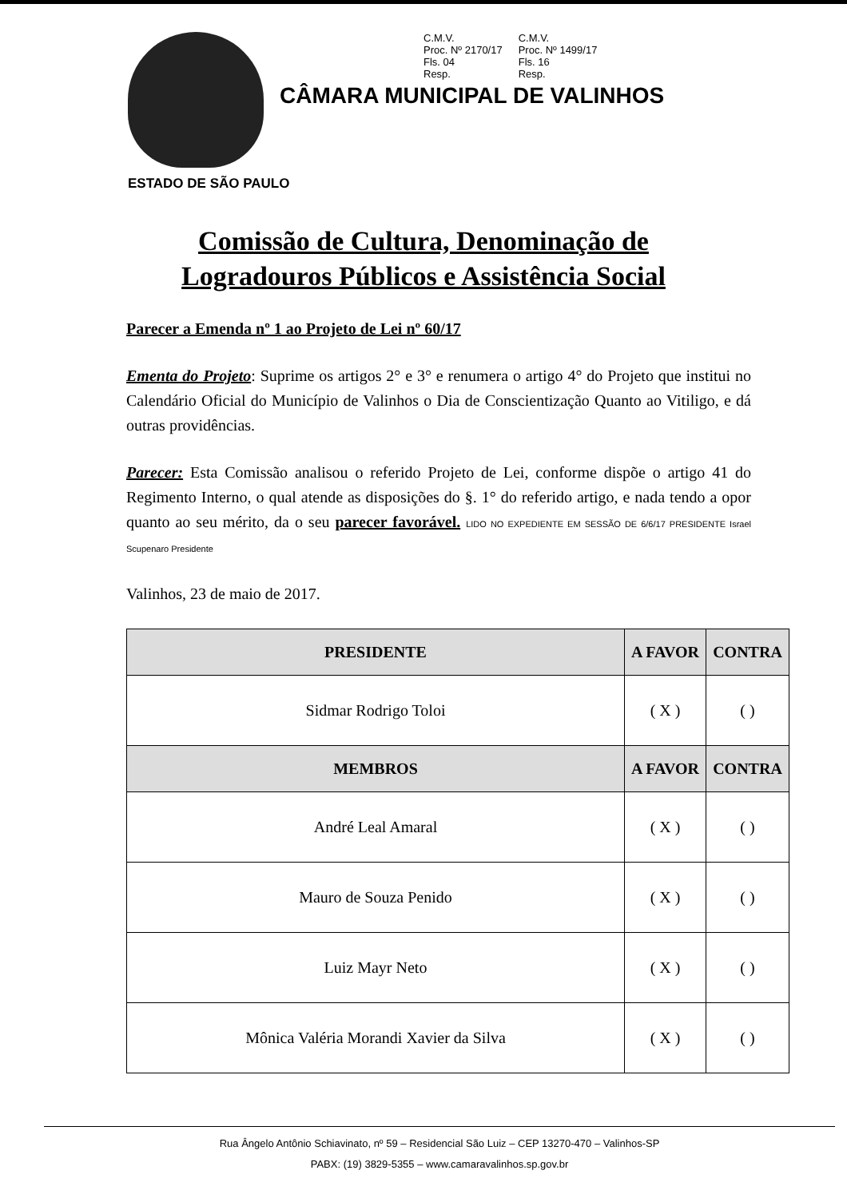C.M.V.
Proc. Nº 2170/17
Fls. 04
Resp.
C.M.V.
Proc. Nº 1499/17
Fls. 16
Resp.
CÂMARA MUNICIPAL DE VALINHOS
ESTADO DE SÃO PAULO
Comissão de Cultura, Denominação de
Logradouros Públicos e Assistência Social
Parecer a Emenda nº 1 ao Projeto de Lei nº 60/17
Ementa do Projeto: Suprime os artigos 2° e 3° e renumera o artigo 4° do Projeto que institui no Calendário Oficial do Município de Valinhos o Dia de Conscientização Quanto ao Vitiligo, e dá outras providências.
Parecer: Esta Comissão analisou o referido Projeto de Lei, conforme dispõe o artigo 41 do Regimento Interno, o qual atende as disposições do §. 1° do referido artigo, e nada tendo a opor quanto ao seu mérito, da o seu parecer favorável. LIDO NO EXPEDIENTE EM SESSÃO DE 6/6/17 PRESIDENTE Israel Scupenaro Presidente
Valinhos, 23 de maio de 2017.
| PRESIDENTE | A FAVOR | CONTRA |
| --- | --- | --- |
| Sidmar Rodrigo Toloi | ( X ) | ( ) |
| MEMBROS | A FAVOR | CONTRA |
| André Leal Amaral | ( X ) | ( ) |
| Mauro de Souza Penido | ( X ) | ( ) |
| Luiz Mayr Neto | ( X ) | ( ) |
| Mônica Valéria Morandi Xavier da Silva | ( X ) | ( ) |
Rua Ângelo Antônio Schiavinato, nº 59 – Residencial São Luiz – CEP 13270-470 – Valinhos-SP
PABX: (19) 3829-5355 – www.camaravalinhos.sp.gov.br